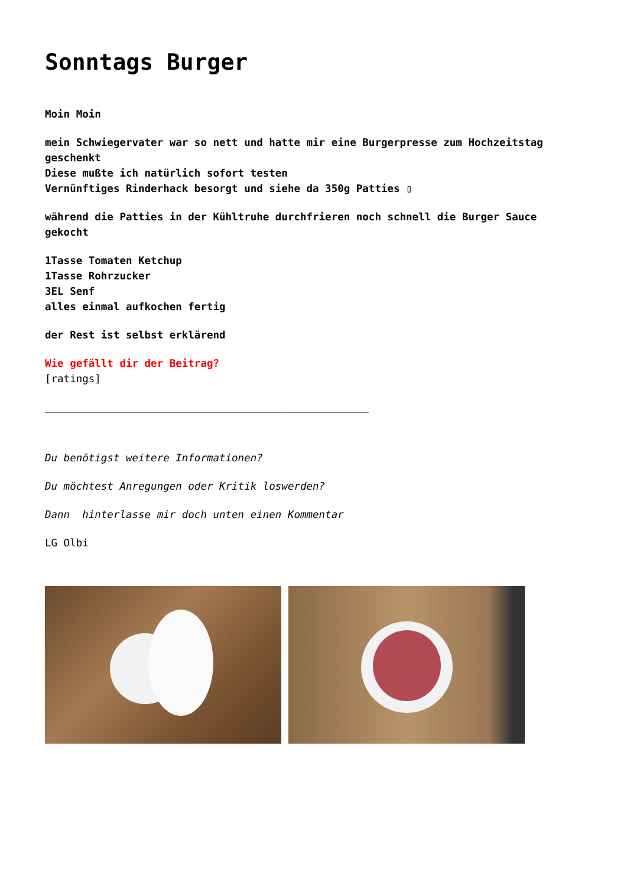Sonntags Burger
Moin Moin
mein Schwiegervater war so nett und hatte mir eine Burgerpresse zum Hochzeitstag geschenkt
Diese mußte ich natürlich sofort testen
Vernünftiges Rinderhack besorgt und siehe da 350g Patties ▯
während die Patties in der Kühltruhe durchfrieren noch schnell die Burger Sauce gekocht
1Tasse Tomaten Ketchup
1Tasse Rohrzucker
3EL Senf
alles einmal aufkochen fertig
der Rest ist selbst erklärend
Wie gefällt dir der Beitrag?
[ratings]
____________________________________________________
Du benötigst weitere Informationen?
Du möchtest Anregungen oder Kritik loswerden?
Dann hinterlasse mir doch unten einen Kommentar
LG Olbi